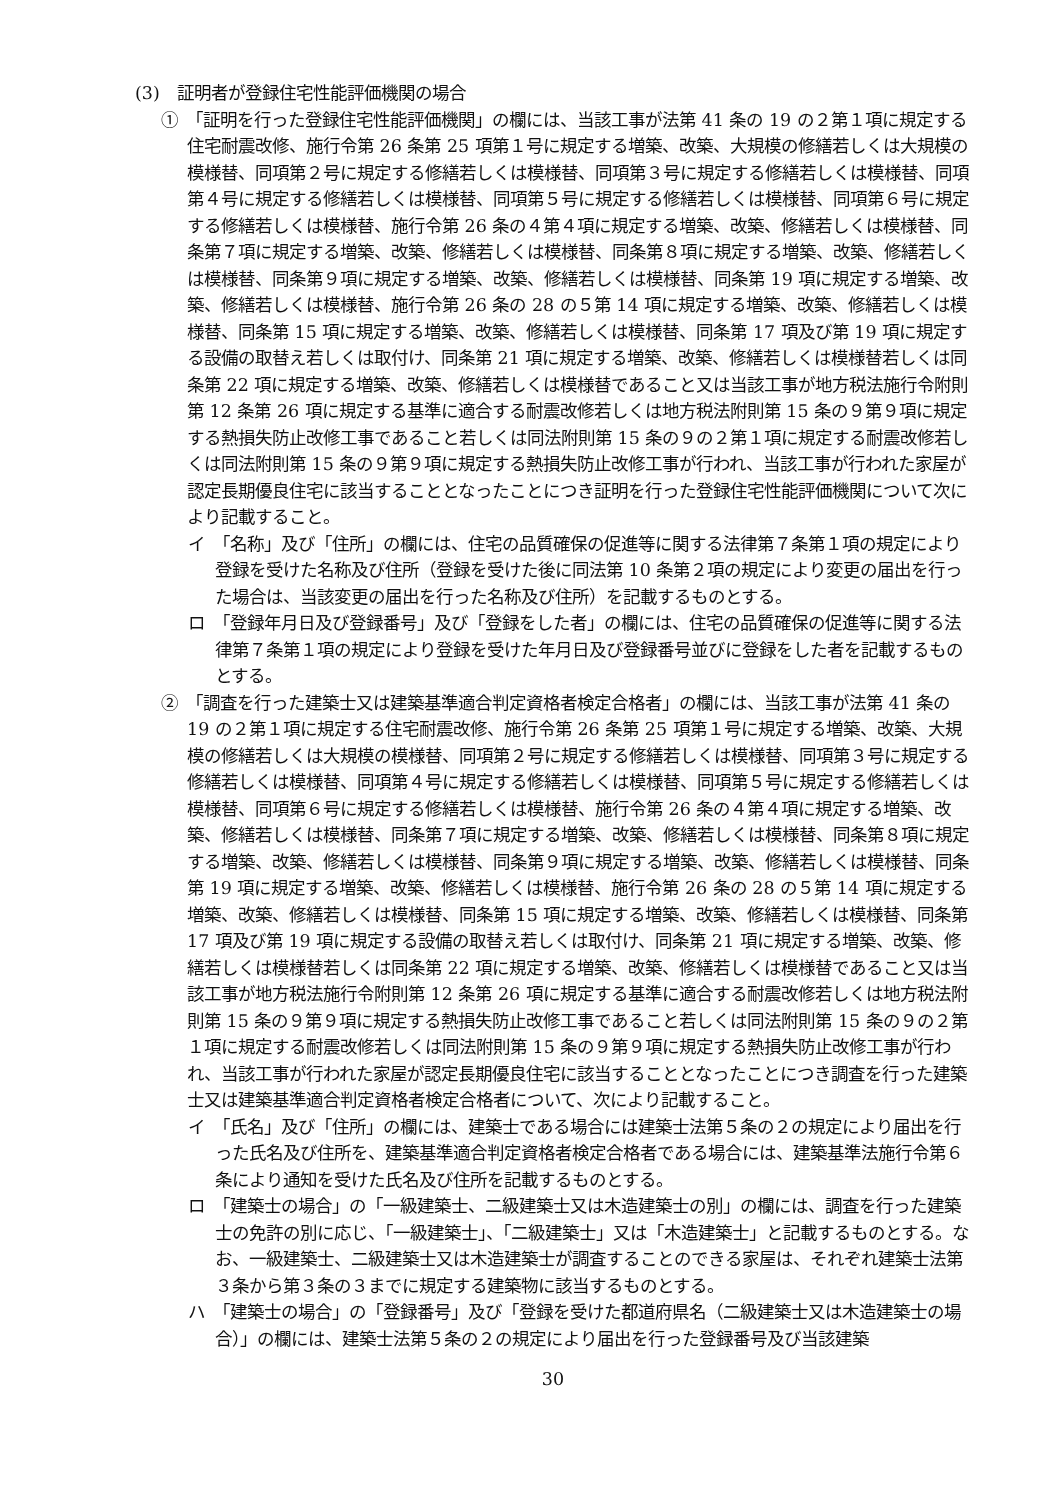(3)　証明者が登録住宅性能評価機関の場合
①　「証明を行った登録住宅性能評価機関」の欄には、当該工事が法第 41 条の 19 の２第１項に規定する住宅耐震改修、施行令第 26 条第 25 項第１号に規定する増築、改築、大規模の修繕若しくは大規模の模様替、同項第２号に規定する修繕若しくは模様替、同項第３号に規定する修繕若しくは模様替、同項第４号に規定する修繕若しくは模様替、同項第５号に規定する修繕若しくは模様替、同項第６号に規定する修繕若しくは模様替、施行令第 26 条の４第４項に規定する増築、改築、修繕若しくは模様替、同条第７項に規定する増築、改築、修繕若しくは模様替、同条第８項に規定する増築、改築、修繕若しくは模様替、同条第９項に規定する増築、改築、修繕若しくは模様替、同条第 19 項に規定する増築、改築、修繕若しくは模様替、施行令第 26 条の 28 の５第 14 項に規定する増築、改築、修繕若しくは模様替、同条第 15 項に規定する増築、改築、修繕若しくは模様替、同条第 17 項及び第 19 項に規定する設備の取替え若しくは取付け、同条第 21 項に規定する増築、改築、修繕若しくは模様替若しくは同条第 22 項に規定する増築、改築、修繕若しくは模様替であること又は当該工事が地方税法施行令附則第 12 条第 26 項に規定する基準に適合する耐震改修若しくは地方税法附則第 15 条の９第９項に規定する熱損失防止改修工事であること若しくは同法附則第 15 条の９の２第１項に規定する耐震改修若しくは同法附則第 15 条の９第９項に規定する熱損失防止改修工事が行われ、当該工事が行われた家屋が認定長期優良住宅に該当することとなったことにつき証明を行った登録住宅性能評価機関について次により記載すること。
イ　「名称」及び「住所」の欄には、住宅の品質確保の促進等に関する法律第７条第１項の規定により登録を受けた名称及び住所（登録を受けた後に同法第 10 条第２項の規定により変更の届出を行った場合は、当該変更の届出を行った名称及び住所）を記載するものとする。
ロ　「登録年月日及び登録番号」及び「登録をした者」の欄には、住宅の品質確保の促進等に関する法律第７条第１項の規定により登録を受けた年月日及び登録番号並びに登録をした者を記載するものとする。
②　「調査を行った建築士又は建築基準適合判定資格者検定合格者」の欄には、当該工事が法第 41 条の 19 の２第１項に規定する住宅耐震改修、施行令第 26 条第 25 項第１号に規定する増築、改築、大規模の修繕若しくは大規模の模様替、同項第２号に規定する修繕若しくは模様替、同項第３号に規定する修繕若しくは模様替、同項第４号に規定する修繕若しくは模様替、同項第５号に規定する修繕若しくは模様替、同項第６号に規定する修繕若しくは模様替、施行令第 26 条の４第４項に規定する増築、改築、修繕若しくは模様替、同条第７項に規定する増築、改築、修繕若しくは模様替、同条第８項に規定する増築、改築、修繕若しくは模様替、同条第９項に規定する増築、改築、修繕若しくは模様替、同条第 19 項に規定する増築、改築、修繕若しくは模様替、施行令第 26 条の 28 の５第 14 項に規定する増築、改築、修繕若しくは模様替、同条第 15 項に規定する増築、改築、修繕若しくは模様替、同条第 17 項及び第 19 項に規定する設備の取替え若しくは取付け、同条第 21 項に規定する増築、改築、修繕若しくは模様替若しくは同条第 22 項に規定する増築、改築、修繕若しくは模様替であること又は当該工事が地方税法施行令附則第 12 条第 26 項に規定する基準に適合する耐震改修若しくは地方税法附則第 15 条の９第９項に規定する熱損失防止改修工事であること若しくは同法附則第 15 条の９の２第１項に規定する耐震改修若しくは同法附則第 15 条の９第９項に規定する熱損失防止改修工事が行われ、当該工事が行われた家屋が認定長期優良住宅に該当することとなったことにつき調査を行った建築士又は建築基準適合判定資格者検定合格者について、次により記載すること。
イ　「氏名」及び「住所」の欄には、建築士である場合には建築士法第５条の２の規定により届出を行った氏名及び住所を、建築基準適合判定資格者検定合格者である場合には、建築基準法施行令第６条により通知を受けた氏名及び住所を記載するものとする。
ロ　「建築士の場合」の「一級建築士、二級建築士又は木造建築士の別」の欄には、調査を行った建築士の免許の別に応じ、「一級建築士」、「二級建築士」又は「木造建築士」と記載するものとする。なお、一級建築士、二級建築士又は木造建築士が調査することのできる家屋は、それぞれ建築士法第３条から第３条の３までに規定する建築物に該当するものとする。
ハ　「建築士の場合」の「登録番号」及び「登録を受けた都道府県名（二級建築士又は木造建築士の場合）」の欄には、建築士法第５条の２の規定により届出を行った登録番号及び当該建築
30